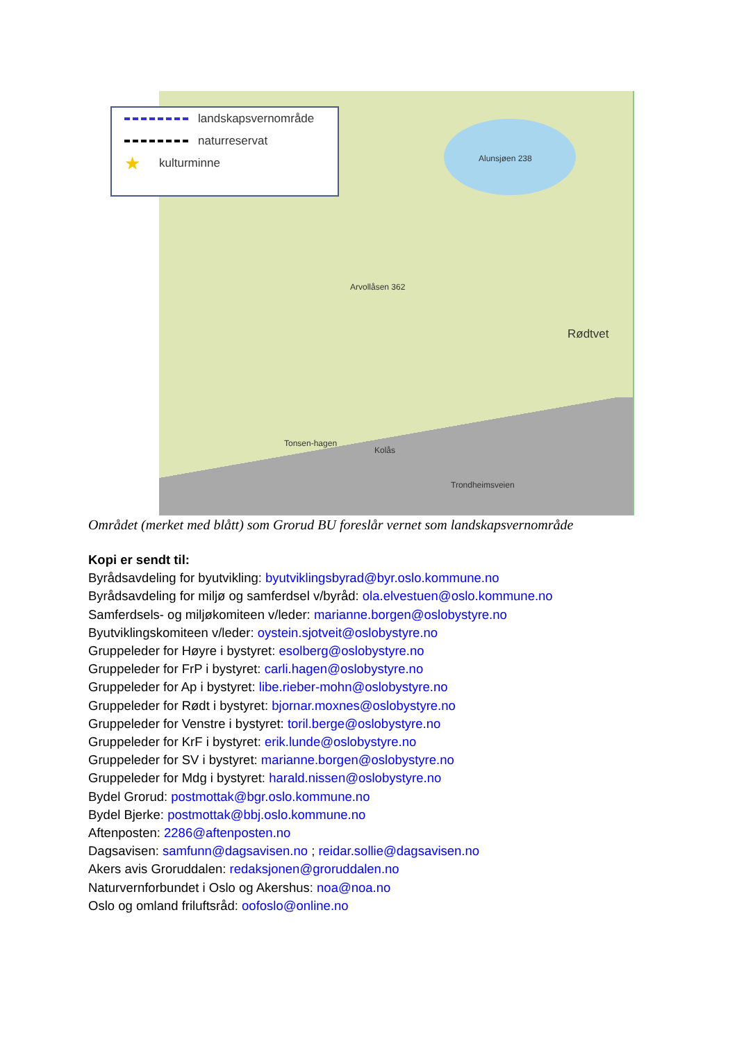landskapsvernområde
naturreservat
★ kulturminne
Alunsjøen 238
Arvollåsen 362
Rødtvet
Kolås
Tonsen-hagen
Trondheimsveien
Området (merket med blått) som Grorud BU foreslår vernet som landskapsvernområde
Kopi er sendt til:
Byrådsavdeling for byutvikling: byutviklingsbyrad@byr.oslo.kommune.no
Byrådsavdeling for miljø og samferdsel v/byråd: ola.elvestuen@oslo.kommune.no
Samferdsels- og miljøkomiteen v/leder: marianne.borgen@oslobystyre.no
Byutviklingskomiteen v/leder: oystein.sjotveit@oslobystyre.no
Gruppeleder for Høyre i bystyret: esolberg@oslobystyre.no
Gruppeleder for FrP i bystyret: carli.hagen@oslobystyre.no
Gruppeleder for Ap i bystyret: libe.rieber-mohn@oslobystyre.no
Gruppeleder for Rødt i bystyret: bjornar.moxnes@oslobystyre.no
Gruppeleder for Venstre i bystyret: toril.berge@oslobystyre.no
Gruppeleder for KrF i bystyret: erik.lunde@oslobystyre.no
Gruppeleder for SV i bystyret: marianne.borgen@oslobystyre.no
Gruppeleder for Mdg i bystyret: harald.nissen@oslobystyre.no
Bydel Grorud: postmottak@bgr.oslo.kommune.no
Bydel Bjerke: postmottak@bbj.oslo.kommune.no
Aftenposten: 2286@aftenposten.no
Dagsavisen: samfunn@dagsavisen.no ; reidar.sollie@dagsavisen.no
Akers avis Groruddalen: redaksjonen@groruddalen.no
Naturvernforbundet i Oslo og Akershus: noa@noa.no
Oslo og omland friluftsråd: oofoslo@online.no